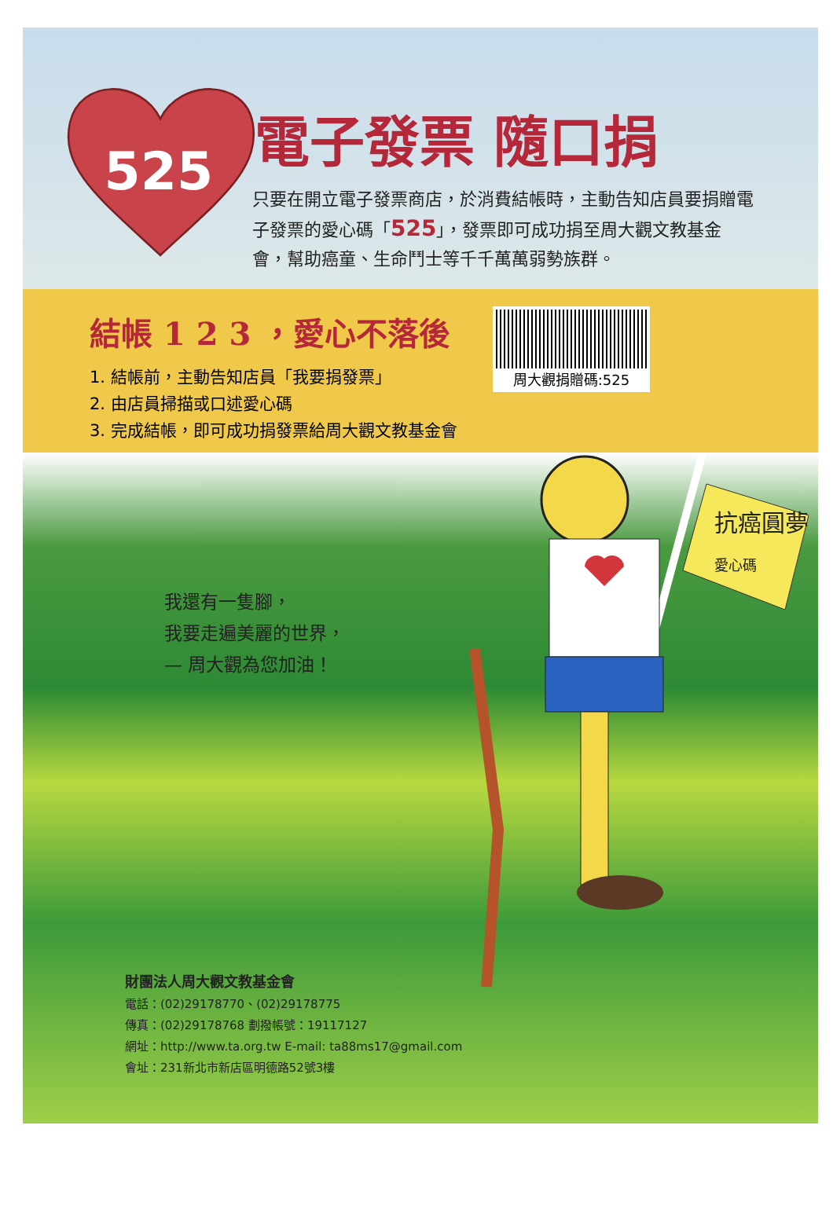525
電子發票 隨口捐
只要在開立電子發票商店，於消費結帳時，主動告知店員要捐贈電子發票的愛心碼「525」，發票即可成功捐至周大觀文教基金會，幫助癌童、生命鬥士等千千萬萬弱勢族群。
結帳 1 2 3 ，愛心不落後
1. 結帳前，主動告知店員「我要捐發票」
2. 由店員掃描或口述愛心碼
3. 完成結帳，即可成功捐發票給周大觀文教基金會
周大觀捐贈碼:525
抗癌圓夢
愛心碼
我還有一隻腳，
我要走遍美麗的世界，
— 周大觀為您加油！
財團法人周大觀文教基金會
電話：(02)29178770、(02)29178775
傳真：(02)29178768 劃撥帳號：19117127
網址：http://www.ta.org.tw E-mail: ta88ms17@gmail.com
會址：231新北市新店區明德路52號3樓